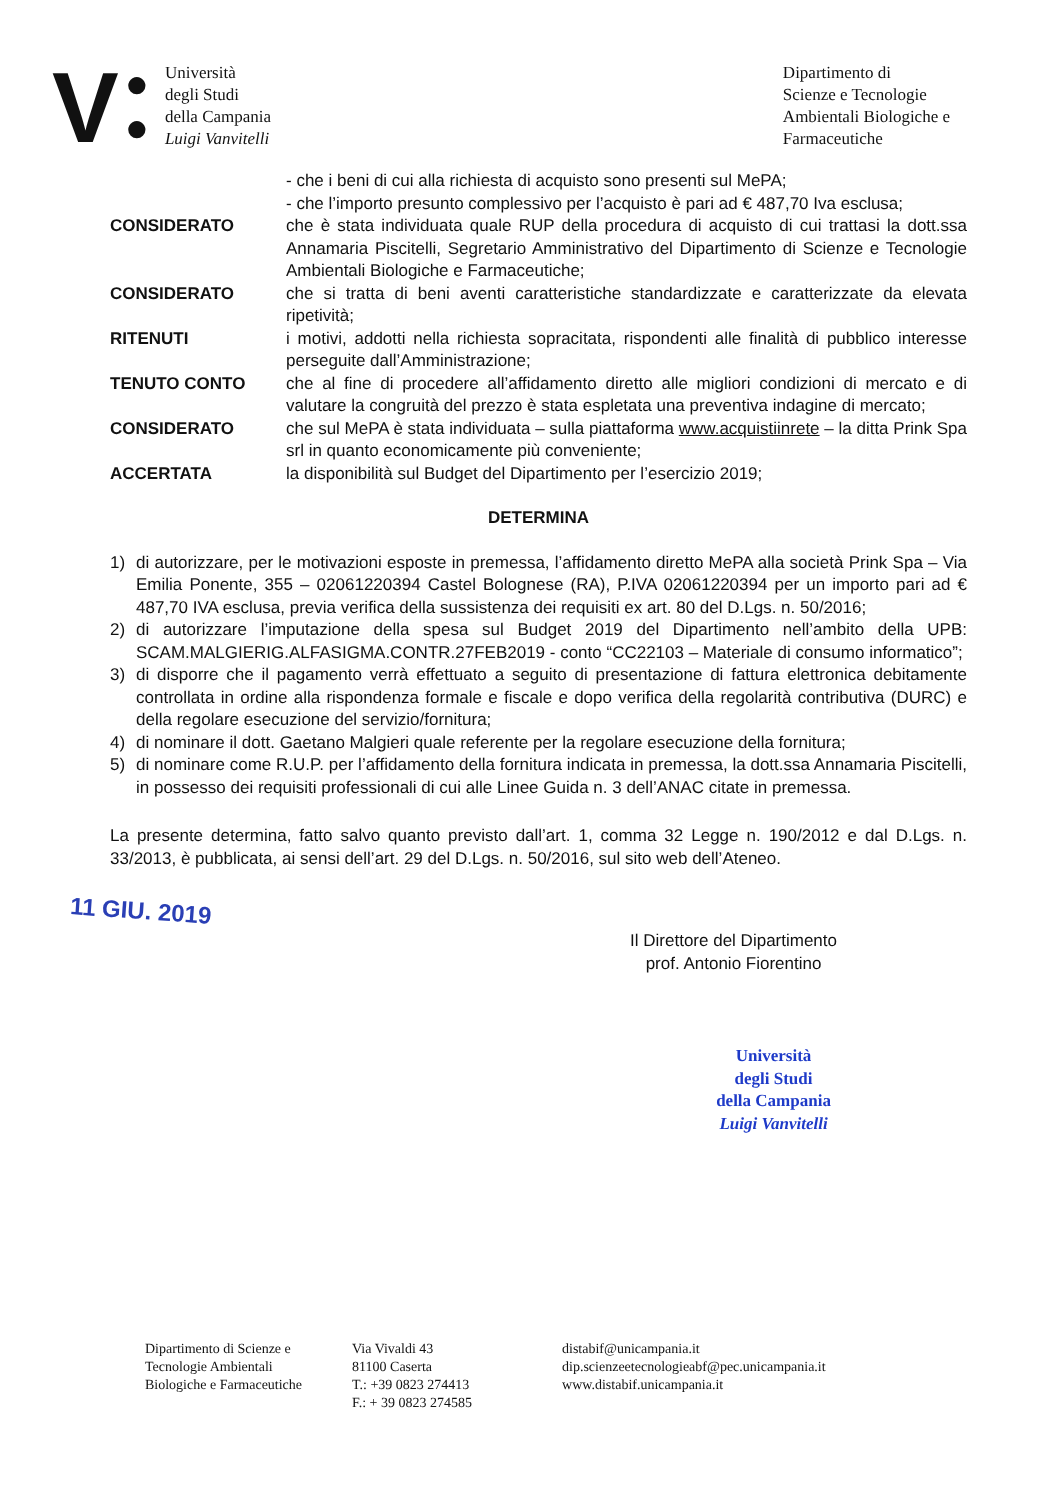V
●
●
Università
degli Studi
della Campania
Luigi Vanvitelli
Dipartimento di
Scienze e Tecnologie
Ambientali Biologiche e
Farmaceutiche
- che i beni di cui alla richiesta di acquisto sono presenti sul MePA;
- che l’importo presunto complessivo per l’acquisto è pari ad € 487,70 Iva esclusa;
CONSIDERATO che è stata individuata quale RUP della procedura di acquisto di cui trattasi la dott.ssa Annamaria Piscitelli, Segretario Amministrativo del Dipartimento di Scienze e Tecnologie Ambientali Biologiche e Farmaceutiche;
CONSIDERATO che si tratta di beni aventi caratteristiche standardizzate e caratterizzate da elevata ripetività;
RITENUTI i motivi, addotti nella richiesta sopracitata, rispondenti alle finalità di pubblico interesse perseguite dall’Amministrazione;
TENUTO CONTO che al fine di procedere all’affidamento diretto alle migliori condizioni di mercato e di valutare la congruità del prezzo è stata espletata una preventiva indagine di mercato;
CONSIDERATO che sul MePA è stata individuata – sulla piattaforma www.acquistiinrete – la ditta Prink Spa srl in quanto economicamente più conveniente;
ACCERTATA la disponibilità sul Budget del Dipartimento per l’esercizio 2019;
DETERMINA
1) di autorizzare, per le motivazioni esposte in premessa, l’affidamento diretto MePA alla società Prink Spa – Via Emilia Ponente, 355 – 02061220394 Castel Bolognese (RA), P.IVA 02061220394 per un importo pari ad € 487,70 IVA esclusa, previa verifica della sussistenza dei requisiti ex art. 80 del D.Lgs. n. 50/2016;
2) di autorizzare l’imputazione della spesa sul Budget 2019 del Dipartimento nell’ambito della UPB: SCAM.MALGIERIG.ALFASIGMA.CONTR.27FEB2019 - conto “CC22103 – Materiale di consumo informatico”;
3) di disporre che il pagamento verrà effettuato a seguito di presentazione di fattura elettronica debitamente controllata in ordine alla rispondenza formale e fiscale e dopo verifica della regolarità contributiva (DURC) e della regolare esecuzione del servizio/fornitura;
4) di nominare il dott. Gaetano Malgieri quale referente per la regolare esecuzione della fornitura;
5) di nominare come R.U.P. per l’affidamento della fornitura indicata in premessa, la dott.ssa Annamaria Piscitelli, in possesso dei requisiti professionali di cui alle Linee Guida n. 3 dell’ANAC citate in premessa.
La presente determina, fatto salvo quanto previsto dall’art. 1, comma 32 Legge n. 190/2012 e dal D.Lgs. n. 33/2013, è pubblicata, ai sensi dell’art. 29 del D.Lgs. n. 50/2016, sul sito web dell’Ateneo.
11 GIU. 2019
Il Direttore del Dipartimento
prof. Antonio Fiorentino
Università
degli Studi
della Campania
Luigi Vanvitelli
Dipartimento di Scienze e
Tecnologie Ambientali
Biologiche e Farmaceutiche
Via Vivaldi 43
81100 Caserta
T.: +39 0823 274413
F.: + 39 0823 274585
distabif@unicampania.it
dip.scienzeetecnologieabf@pec.unicampania.it
www.distabif.unicampania.it